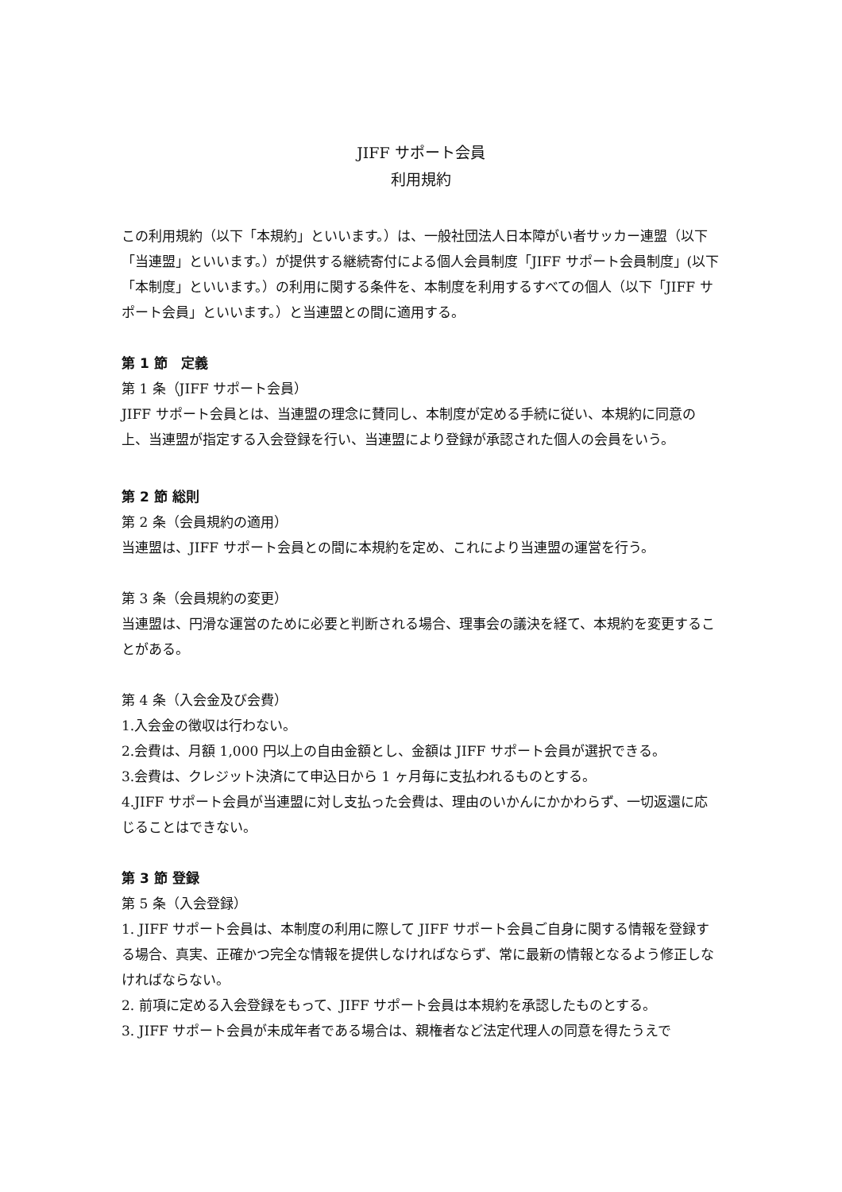JIFF サポート会員
利用規約
この利用規約（以下「本規約」といいます。）は、一般社団法人日本障がい者サッカー連盟（以下「当連盟」といいます。）が提供する継続寄付による個人会員制度「JIFF サポート会員制度」(以下「本制度」といいます。）の利用に関する条件を、本制度を利用するすべての個人（以下「JIFF サポート会員」といいます。）と当連盟との間に適用する。
第 1 節　定義
第 1 条（JIFF サポート会員）
JIFF サポート会員とは、当連盟の理念に賛同し、本制度が定める手続に従い、本規約に同意の上、当連盟が指定する入会登録を行い、当連盟により登録が承認された個人の会員をいう。
第 2 節 総則
第 2 条（会員規約の適用）
当連盟は、JIFF サポート会員との間に本規約を定め、これにより当連盟の運営を行う。
第 3 条（会員規約の変更）
当連盟は、円滑な運営のために必要と判断される場合、理事会の議決を経て、本規約を変更することがある。
第 4 条（入会金及び会費）
1.入会金の徴収は行わない。
2.会費は、月額 1,000 円以上の自由金額とし、金額は JIFF サポート会員が選択できる。
3.会費は、クレジット決済にて申込日から 1 ヶ月毎に支払われるものとする。
4.JIFF サポート会員が当連盟に対し支払った会費は、理由のいかんにかかわらず、一切返還に応じることはできない。
第 3 節 登録
第 5 条（入会登録）
1. JIFF サポート会員は、本制度の利用に際して JIFF サポート会員ご自身に関する情報を登録する場合、真実、正確かつ完全な情報を提供しなければならず、常に最新の情報となるよう修正しなければならない。
2. 前項に定める入会登録をもって、JIFF サポート会員は本規約を承認したものとする。
3. JIFF サポート会員が未成年者である場合は、親権者など法定代理人の同意を得たうえで